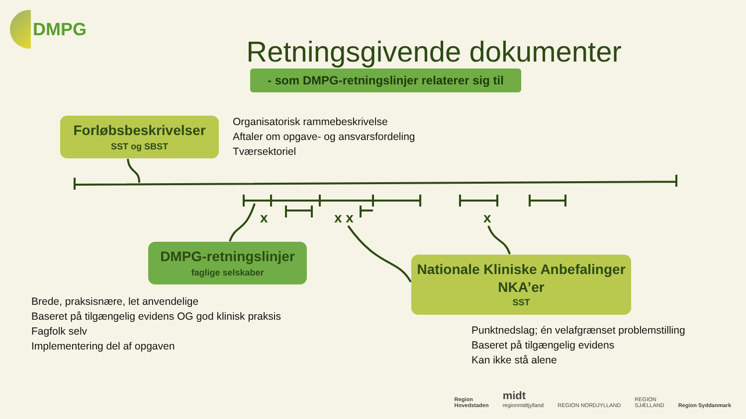x
x x
x
DMPG
Retningsgivende dokumenter
- som DMPG-retningslinjer relaterer sig til
Forløbsbeskrivelser
SST og SBST
Organisatorisk rammebeskrivelse
Aftaler om opgave- og ansvarsfordeling
Tværsektoriel
DMPG-retningslinjer
faglige selskaber
Nationale Kliniske Anbefalinger
NKA’er
SST
Brede, praksisnære, let anvendelige
Baseret på tilgængelig evidens OG god klinisk praksis
Fagfolk selv
Implementering del af opgaven
Punktnedslag; én velafgrænset problemstilling
Baseret på tilgængelig evidens
Kan ikke stå alene
Region
Hovedstaden midt
regionmidtjylland REGION NORDJYLLAND REGION
SJÆLLAND Region Syddanmark